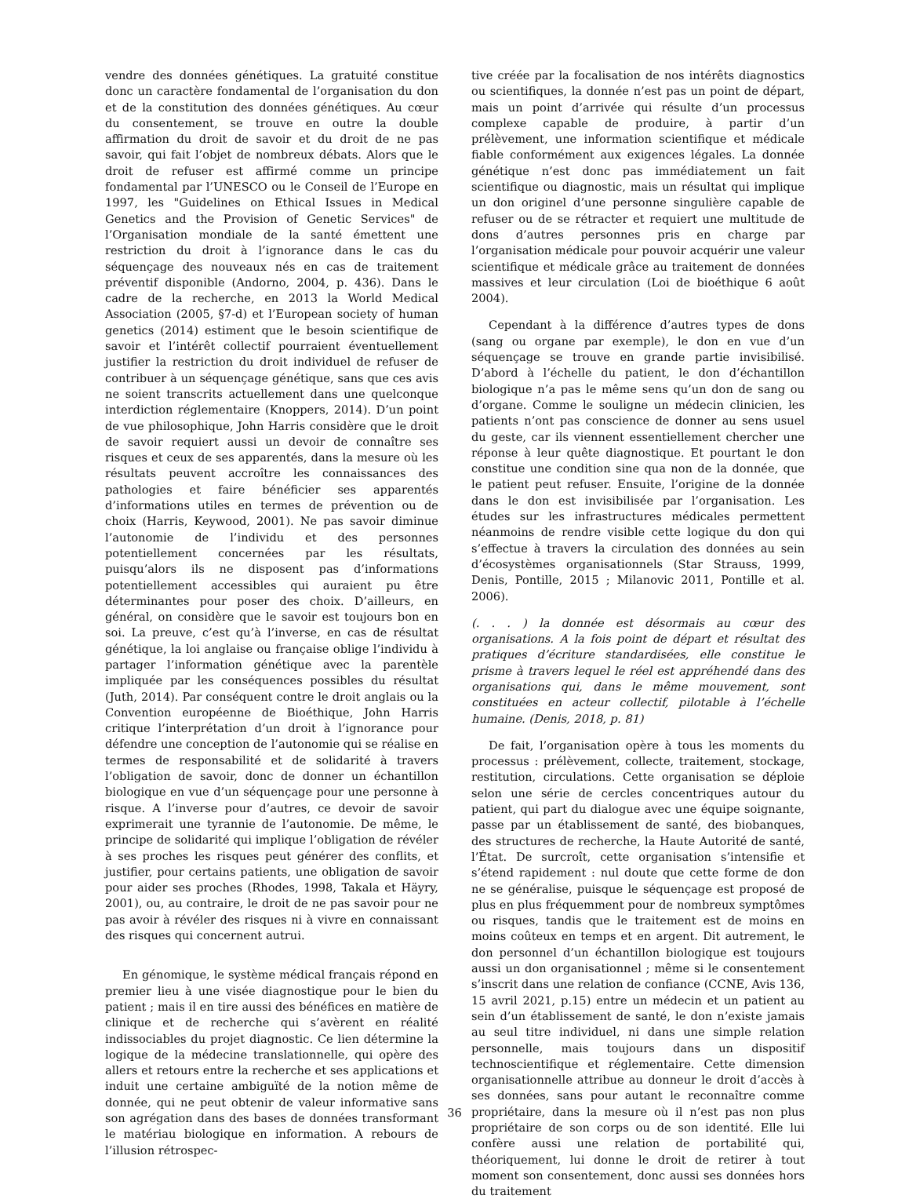vendre des données génétiques. La gratuité constitue donc un caractère fondamental de l’organisation du don et de la constitution des données génétiques. Au cœur du consentement, se trouve en outre la double affirmation du droit de savoir et du droit de ne pas savoir, qui fait l’objet de nombreux débats. Alors que le droit de refuser est affirmé comme un principe fondamental par l’UNESCO ou le Conseil de l’Europe en 1997, les "Guidelines on Ethical Issues in Medical Genetics and the Provision of Genetic Services" de l’Organisation mondiale de la santé émettent une restriction du droit à l’ignorance dans le cas du séquençage des nouveaux nés en cas de traitement préventif disponible (Andorno, 2004, p. 436). Dans le cadre de la recherche, en 2013 la World Medical Association (2005, §7-d) et l’European society of human genetics (2014) estiment que le besoin scientifique de savoir et l’intérêt collectif pourraient éventuellement justifier la restriction du droit individuel de refuser de contribuer à un séquençage génétique, sans que ces avis ne soient transcrits actuellement dans une quelconque interdiction réglementaire (Knoppers, 2014). D’un point de vue philosophique, John Harris considère que le droit de savoir requiert aussi un devoir de connaître ses risques et ceux de ses apparentés, dans la mesure où les résultats peuvent accroître les connaissances des pathologies et faire bénéficier ses apparentés d’informations utiles en termes de prévention ou de choix (Harris, Keywood, 2001). Ne pas savoir diminue l’autonomie de l’individu et des personnes potentiellement concernées par les résultats, puisqu’alors ils ne disposent pas d’informations potentiellement accessibles qui auraient pu être déterminantes pour poser des choix. D’ailleurs, en général, on considère que le savoir est toujours bon en soi. La preuve, c’est qu’à l’inverse, en cas de résultat génétique, la loi anglaise ou française oblige l’individu à partager l’information génétique avec la parentèle impliquée par les conséquences possibles du résultat (Juth, 2014). Par conséquent contre le droit anglais ou la Convention européenne de Bioéthique, John Harris critique l’interprétation d’un droit à l’ignorance pour défendre une conception de l’autonomie qui se réalise en termes de responsabilité et de solidarité à travers l’obligation de savoir, donc de donner un échantillon biologique en vue d’un séquençage pour une personne à risque. A l’inverse pour d’autres, ce devoir de savoir exprimerait une tyrannie de l’autonomie. De même, le principe de solidarité qui implique l’obligation de révéler à ses proches les risques peut générer des conflits, et justifier, pour certains patients, une obligation de savoir pour aider ses proches (Rhodes, 1998, Takala et Häyry, 2001), ou, au contraire, le droit de ne pas savoir pour ne pas avoir à révéler des risques ni à vivre en connaissant des risques qui concernent autrui.
En génomique, le système médical français répond en premier lieu à une visée diagnostique pour le bien du patient ; mais il en tire aussi des bénéfices en matière de clinique et de recherche qui s’avèrent en réalité indissociables du projet diagnostic. Ce lien détermine la logique de la médecine translationnelle, qui opère des allers et retours entre la recherche et ses applications et induit une certaine ambiguïté de la notion même de donnée, qui ne peut obtenir de valeur informative sans son agrégation dans des bases de données transformant le matériau biologique en information. A rebours de l’illusion rétrospec-
tive créée par la focalisation de nos intérêts diagnostics ou scientifiques, la donnée n’est pas un point de départ, mais un point d’arrivée qui résulte d’un processus complexe capable de produire, à partir d’un prélèvement, une information scientifique et médicale fiable conformément aux exigences légales. La donnée génétique n’est donc pas immédiatement un fait scientifique ou diagnostic, mais un résultat qui implique un don originel d’une personne singulière capable de refuser ou de se rétracter et requiert une multitude de dons d’autres personnes pris en charge par l’organisation médicale pour pouvoir acquérir une valeur scientifique et médicale grâce au traitement de données massives et leur circulation (Loi de bioéthique 6 août 2004).
Cependant à la différence d’autres types de dons (sang ou organe par exemple), le don en vue d’un séquençage se trouve en grande partie invisibilisé. D’abord à l’échelle du patient, le don d’échantillon biologique n’a pas le même sens qu’un don de sang ou d’organe. Comme le souligne un médecin clinicien, les patients n’ont pas conscience de donner au sens usuel du geste, car ils viennent essentiellement chercher une réponse à leur quête diagnostique. Et pourtant le don constitue une condition sine qua non de la donnée, que le patient peut refuser. Ensuite, l’origine de la donnée dans le don est invisibilisée par l’organisation. Les études sur les infrastructures médicales permettent néanmoins de rendre visible cette logique du don qui s’effectue à travers la circulation des données au sein d’écosystèmes organisationnels (Star Strauss, 1999, Denis, Pontille, 2015 ; Milanovic 2011, Pontille et al. 2006).
(. . . ) la donnée est désormais au cœur des organisations. A la fois point de départ et résultat des pratiques d’écriture standardisées, elle constitue le prisme à travers lequel le réel est appréhendé dans des organisations qui, dans le même mouvement, sont constituées en acteur collectif, pilotable à l’échelle humaine. (Denis, 2018, p. 81)
De fait, l’organisation opère à tous les moments du processus : prélèvement, collecte, traitement, stockage, restitution, circulations. Cette organisation se déploie selon une série de cercles concentriques autour du patient, qui part du dialogue avec une équipe soignante, passe par un établissement de santé, des biobanques, des structures de recherche, la Haute Autorité de santé, l’État. De surcroît, cette organisation s’intensifie et s’étend rapidement : nul doute que cette forme de don ne se généralise, puisque le séquençage est proposé de plus en plus fréquemment pour de nombreux symptômes ou risques, tandis que le traitement est de moins en moins coûteux en temps et en argent. Dit autrement, le don personnel d’un échantillon biologique est toujours aussi un don organisationnel ; même si le consentement s’inscrit dans une relation de confiance (CCNE, Avis 136, 15 avril 2021, p.15) entre un médecin et un patient au sein d’un établissement de santé, le don n’existe jamais au seul titre individuel, ni dans une simple relation personnelle, mais toujours dans un dispositif technoscientifique et réglementaire. Cette dimension organisationnelle attribue au donneur le droit d’accès à ses données, sans pour autant le reconnaître comme propriétaire, dans la mesure où il n’est pas non plus propriétaire de son corps ou de son identité. Elle lui confère aussi une relation de portabilité qui, théoriquement, lui donne le droit de retirer à tout moment son consentement, donc aussi ses données hors du traitement
36